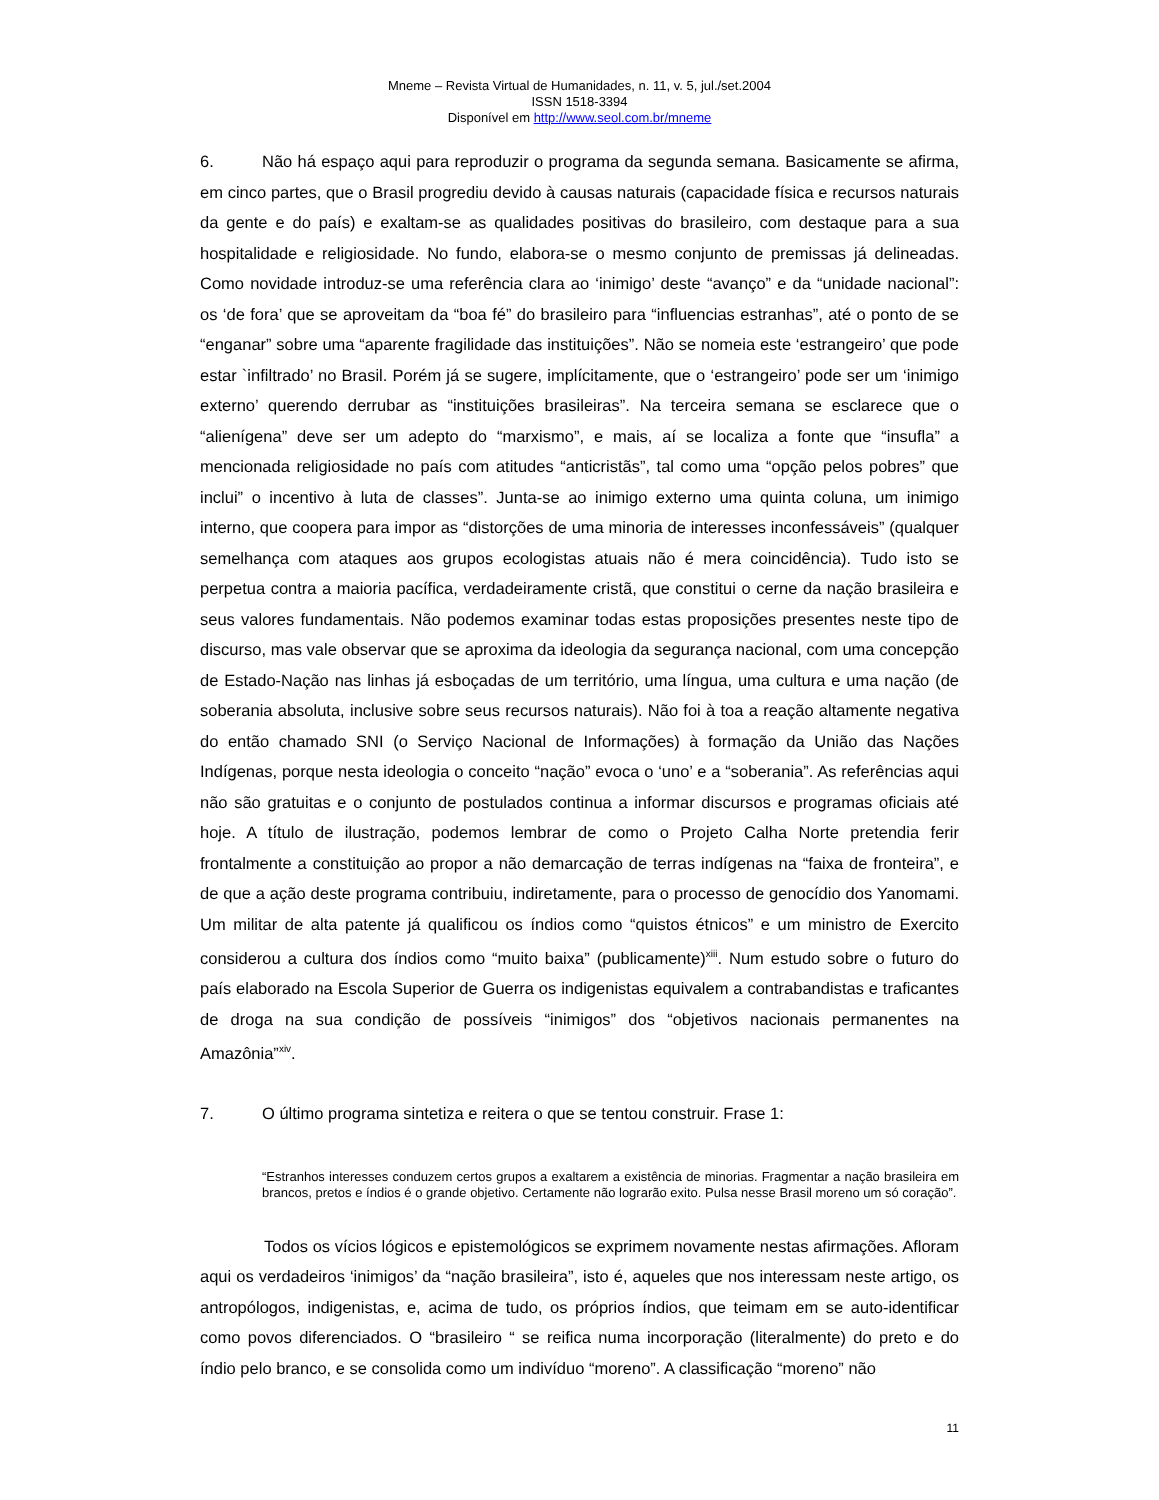Mneme – Revista Virtual de Humanidades, n. 11, v. 5, jul./set.2004
ISSN 1518-3394
Disponível em http://www.seol.com.br/mneme
6. Não há espaço aqui para reproduzir o programa da segunda semana. Basicamente se afirma, em cinco partes, que o Brasil progrediu devido à causas naturais (capacidade física e recursos naturais da gente e do país) e exaltam-se as qualidades positivas do brasileiro, com destaque para a sua hospitalidade e religiosidade. No fundo, elabora-se o mesmo conjunto de premissas já delineadas. Como novidade introduz-se uma referência clara ao ‘inimigo’ deste “avanço” e da “unidade nacional”: os ‘de fora’ que se aproveitam da “boa fé” do brasileiro para “influencias estranhas”, até o ponto de se “enganar” sobre uma “aparente fragilidade das instituições”. Não se nomeia este ‘estrangeiro’ que pode estar `infiltrado’ no Brasil. Porém já se sugere, implícitamente, que o ‘estrangeiro’ pode ser um ‘inimigo externo’ querendo derrubar as “instituições brasileiras”. Na terceira semana se esclarece que o “alienígena” deve ser um adepto do “marxismo”, e mais, aí se localiza a fonte que “insufla” a mencionada religiosidade no país com atitudes “anticristãs”, tal como uma “opção pelos pobres” que inclui” o incentivo à luta de classes”. Junta-se ao inimigo externo uma quinta coluna, um inimigo interno, que coopera para impor as “distorções de uma minoria de interesses inconfessáveis” (qualquer semelhança com ataques aos grupos ecologistas atuais não é mera coincidência). Tudo isto se perpetua contra a maioria pacífica, verdadeiramente cristã, que constitui o cerne da nação brasileira e seus valores fundamentais. Não podemos examinar todas estas proposições presentes neste tipo de discurso, mas vale observar que se aproxima da ideologia da segurança nacional, com uma concepção de Estado-Nação nas linhas já esboçadas de um território, uma língua, uma cultura e uma nação (de soberania absoluta, inclusive sobre seus recursos naturais). Não foi à toa a reação altamente negativa do então chamado SNI (o Serviço Nacional de Informações) à formação da União das Nações Indígenas, porque nesta ideologia o conceito “nação” evoca o ‘uno’ e a “soberania”. As referências aqui não são gratuitas e o conjunto de postulados continua a informar discursos e programas oficiais até hoje. A título de ilustração, podemos lembrar de como o Projeto Calha Norte pretendia ferir frontalmente a constituição ao propor a não demarcação de terras indígenas na “faixa de fronteira”, e de que a ação deste programa contribuiu, indiretamente, para o processo de genocídio dos Yanomami. Um militar de alta patente já qualificou os índios como “quistos étnicos” e um ministro de Exercito considerou a cultura dos índios como “muito baixa” (publicamente)<sup>xiii</sup>. Num estudo sobre o futuro do país elaborado na Escola Superior de Guerra os indigenistas equivalem a contrabandistas e traficantes de droga na sua condição de possíveis “inimigos” dos “objetivos nacionais permanentes na Amazônia”<sup>xiv</sup>.
7. O último programa sintetiza e reitera o que se tentou construir. Frase 1:
“Estranhos interesses conduzem certos grupos a exaltarem a existência de minorias. Fragmentar a nação brasileira em brancos, pretos e índios é o grande objetivo. Certamente não lograrão exito. Pulsa nesse Brasil moreno um só coração”.
Todos os vícios lógicos e epistemológicos se exprimem novamente nestas afirmações. Afloram aqui os verdadeiros ‘inimigos’ da “nação brasileira”, isto é, aqueles que nos interessam neste artigo, os antropólogos, indigenistas, e, acima de tudo, os próprios índios, que teimam em se auto-identificar como povos diferenciados. O “brasileiro “ se reifica numa incorporação (literalmente) do preto e do índio pelo branco, e se consolida como um indivíduo “moreno”. A classificação “moreno” não
11